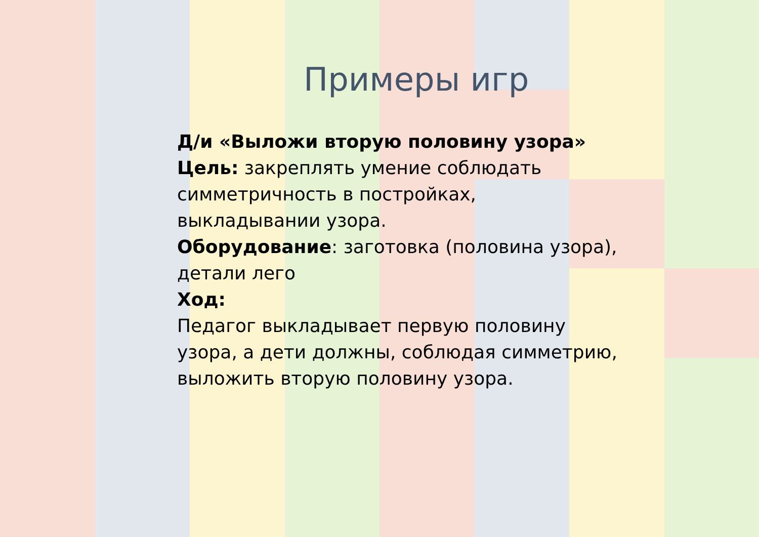Примеры игр
Д/и «Выложи вторую половину узора»
Цель: закреплять умение соблюдать симметричность в постройках, выкладывании узора.
Оборудование: заготовка (половина узора), детали лего
Ход:
Педагог выкладывает первую половину узора, а дети должны, соблюдая симметрию, выложить вторую половину узора.